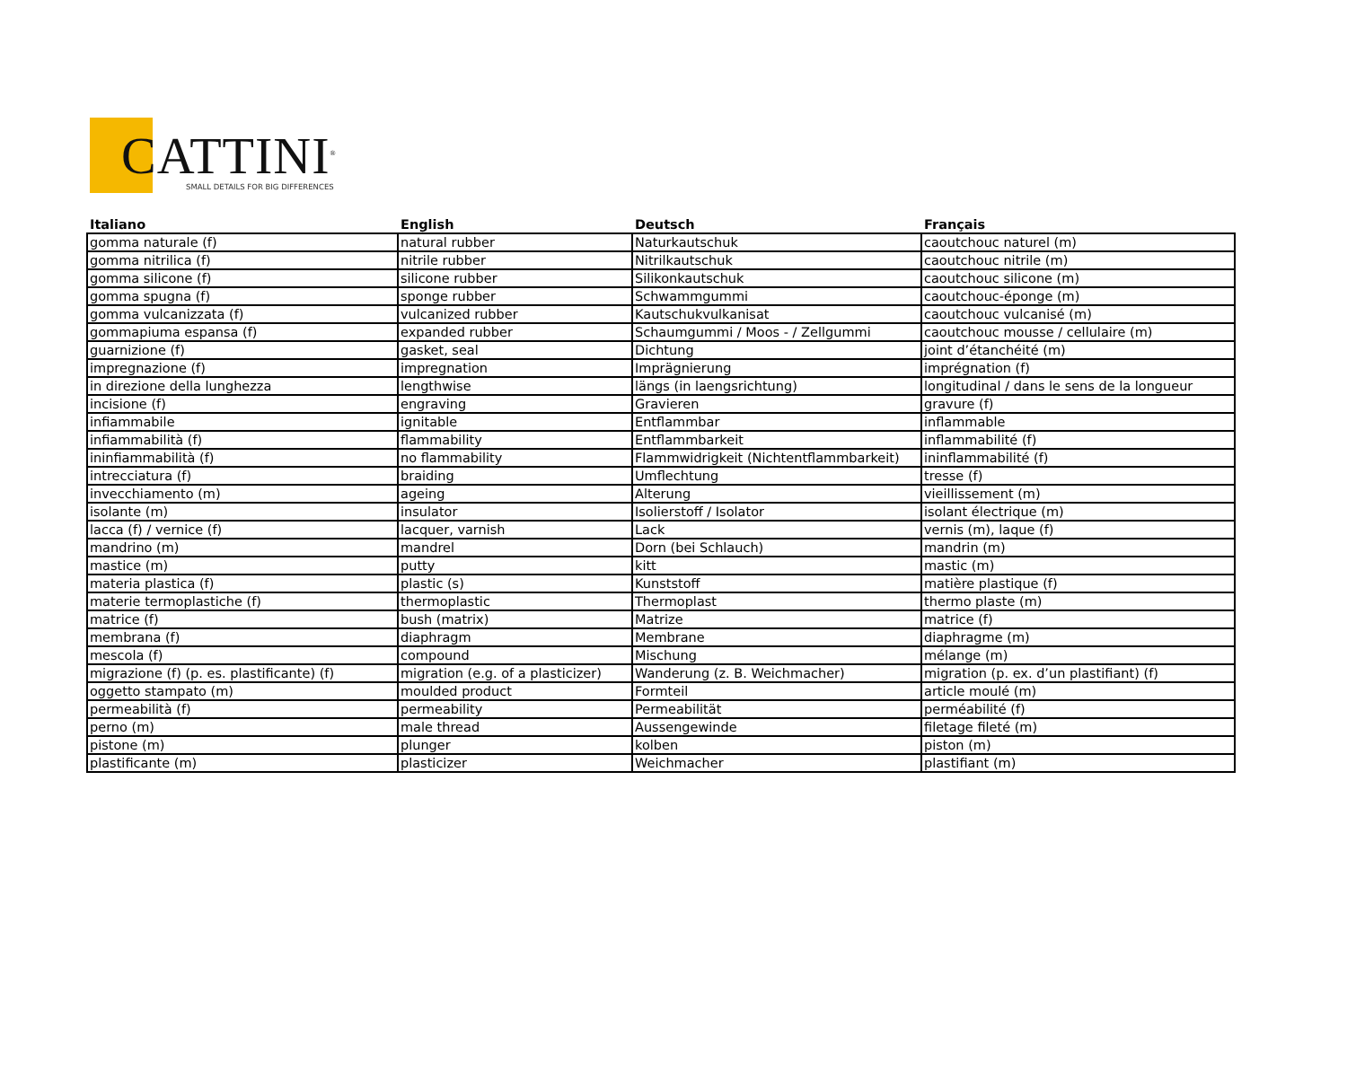CATTINI<sup>®</sup>
SMALL DETAILS FOR BIG DIFFERENCES
| Italiano | English | Deutsch | Français |
| --- | --- | --- | --- |
| gomma naturale (f) | natural rubber | Naturkautschuk | caoutchouc naturel (m) |
| gomma nitrilica (f) | nitrile rubber | Nitrilkautschuk | caoutchouc nitrile (m) |
| gomma silicone (f) | silicone rubber | Silikonkautschuk | caoutchouc silicone (m) |
| gomma spugna (f) | sponge rubber | Schwammgummi | caoutchouc-éponge (m) |
| gomma vulcanizzata (f) | vulcanized rubber | Kautschukvulkanisat | caoutchouc vulcanisé (m) |
| gommapiuma espansa (f) | expanded rubber | Schaumgummi / Moos - / Zellgummi | caoutchouc mousse / cellulaire (m) |
| guarnizione (f) | gasket, seal | Dichtung | joint d’étanchéité (m) |
| impregnazione (f) | impregnation | Imprägnierung | imprégnation (f) |
| in direzione della lunghezza | lengthwise | längs (in laengsrichtung) | longitudinal / dans le sens de la longueur |
| incisione (f) | engraving | Gravieren | gravure (f) |
| infiammabile | ignitable | Entflammbar | inflammable |
| infiammabilità (f) | flammability | Entflammbarkeit | inflammabilité (f) |
| ininfiammabilità (f) | no flammability | Flammwidrigkeit (Nichtentflammbarkeit) | ininflammabilité (f) |
| intrecciatura (f) | braiding | Umflechtung | tresse (f) |
| invecchiamento (m) | ageing | Alterung | vieillissement (m) |
| isolante (m) | insulator | Isolierstoff / Isolator | isolant électrique (m) |
| lacca (f) / vernice (f) | lacquer, varnish | Lack | vernis (m), laque (f) |
| mandrino (m) | mandrel | Dorn (bei Schlauch) | mandrin (m) |
| mastice (m) | putty | kitt | mastic (m) |
| materia plastica (f) | plastic (s) | Kunststoff | matière plastique (f) |
| materie termoplastiche (f) | thermoplastic | Thermoplast | thermo plaste (m) |
| matrice (f) | bush (matrix) | Matrize | matrice (f) |
| membrana (f) | diaphragm | Membrane | diaphragme (m) |
| mescola (f) | compound | Mischung | mélange (m) |
| migrazione (f) (p. es. plastificante) (f) | migration (e.g. of a plasticizer) | Wanderung (z. B. Weichmacher) | migration (p. ex. d’un plastifiant) (f) |
| oggetto stampato (m) | moulded product | Formteil | article moulé (m) |
| permeabilità (f) | permeability | Permeabilität | perméabilité (f) |
| perno (m) | male thread | Aussengewinde | filetage fileté (m) |
| pistone (m) | plunger | kolben | piston (m) |
| plastificante (m) | plasticizer | Weichmacher | plastifiant (m) |